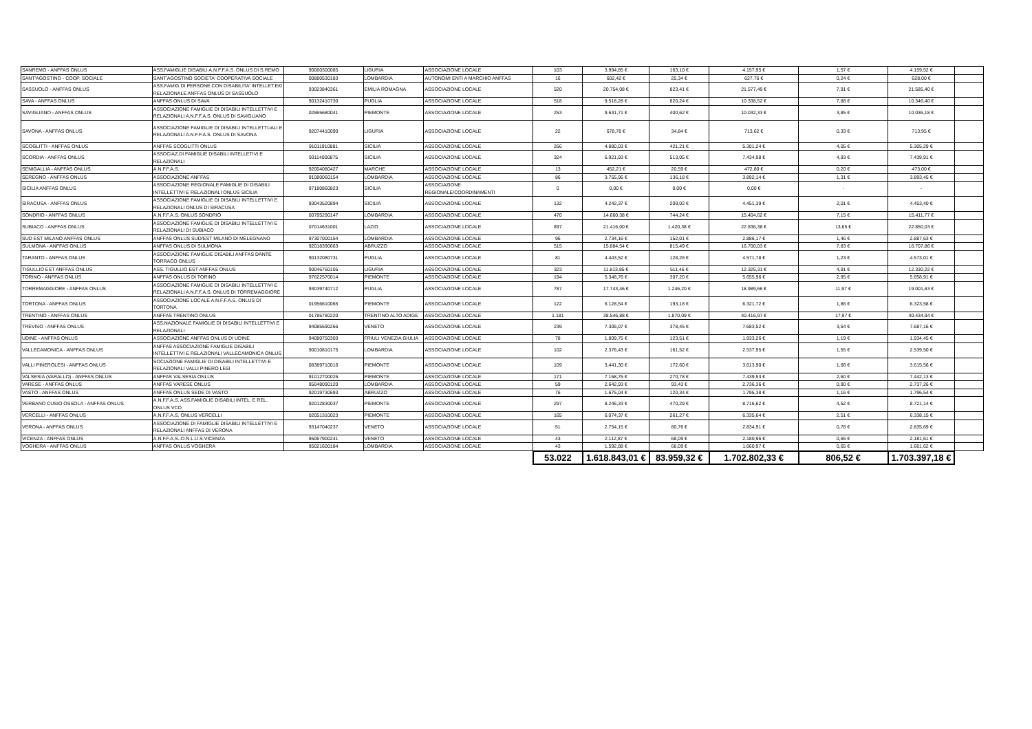| SANREMO - ANFFAS ONLUS | ASS.FAMIGLIE DISABILI A.N.F.F.A.S. ONLUS DI S.REMO | 90060300085 | LIGURIA | ASSOCIAZIONE LOCALE | 103 | 3.994,85 € | 163,10 € | 4.157,95 € | 1,57 € | 4.159,52 € | |
| SANT'AGOSTINO - COOP. SOCIALE | SANT'AGOSTINO SOCIETA' COOPERATIVA SOCIALE | 00880530183 | LOMBARDIA | AUTONOMI ENTI A MARCHIO ANFFAS | 16 | 602,42 € | 25,34 € | 627,76 € | 0,24 € | 628,00 € | |
| SASSUOLO - ANFFAS ONLUS | ASS.FAMIG.DI PERSONE CON DISABILITA' INTELLET.E/0 RELAZIONALE ANFFAS ONLUS DI SASSUOLO | 93023840361 | EMILIA ROMAGNA | ASSOCIAZIONE LOCALE | 520 | 20.754,08 € | 823,41 € | 21.577,49 € | 7,91 € | 21.585,40 € | |
| SAVA - ANFFAS ONLUS | ANFFAS ONLUS DI SAVA | 90132410730 | PUGLIA | ASSOCIAZIONE LOCALE | 518 | 9.518,28 € | 820,24 € | 10.338,52 € | 7,88 € | 10.346,40 € | |
| SAVIGLIANO - ANFFAS ONLUS | ASSOCIAZIONE FAMIGLIE DI DISABILI INTELLETTIVI E RELAZIONALI A.N.F.F.A.S. ONLUS DI SAVIGLIANO | 02865680041 | PIEMONTE | ASSOCIAZIONE LOCALE | 253 | 9.631,71 € | 400,62 € | 10.032,33 € | 3,85 € | 10.036,18 € | |
| SAVONA - ANFFAS ONLUS | ASSOCIAZIONE FAMIGLIE DI DISABILI INTELLETTUALI E RELAZIONALI A.N.F.F.A.S. ONLUS DI SAVONA | 92074410090 | LIGURIA | ASSOCIAZIONE LOCALE | 22 | 678,78 € | 34,84 € | 713,62 € | 0,33 € | 713,95 € | |
| SCOGLITTI - ANFFAS ONLUS | ANFFAS SCOGLITTI ONLUS | 91011910881 | SICILIA | ASSOCIAZIONE LOCALE | 266 | 4.880,03 € | 421,21 € | 5.301,24 € | 4,05 € | 5.305,29 € | |
| SCORDIA - ANFFAS ONLUS | ASSOCIAZ.DI FAMIGLIE DISABILI INTELLETIVI E RELAZIONALI | 93114000875 | SICILIA | ASSOCIAZIONE LOCALE | 324 | 6.921,93 € | 513,05 € | 7.434,98 € | 4,93 € | 7.439,91 € | |
| SENIGALLIA - ANFFAS ONLUS | A.N.F.F.A.S. | 92004080427 | MARCHE | ASSOCIAZIONE LOCALE | 13 | 452,21 € | 20,59 € | 472,80 € | 0,20 € | 473,00 € | |
| SEREGNO - ANFFAS ONLUS | ASSOCIAZIONE ANFFAS | 91080060154 | LOMBARDIA | ASSOCIAZIONE LOCALE | 86 | 3.755,96 € | 136,18 € | 3.892,14 € | 1,31 € | 3.893,45 € | |
| SICILIA ANFFAS ONLUS | ASSOCIAZIONE REGIONALE FAMIGLIE DI DISABILI INTELLETTIVI E RELAZIONALI ONLUS SICILIA | 97180860823 | SICILIA | ASSOCIAZIONE REGIONALE/COORDINAMENTI | 0 | 0,00 € | 0,00 € | 0,00 € | - | - | |
| SIRACUSA - ANFFAS ONLUS | ASSOCIAZIONE FAMIGLIE DI DISABILI INTELLETTIVI E RELAZIONALI ONLUS DI SIRACUSA | 93043520894 | SICILIA | ASSOCIAZIONE LOCALE | 132 | 4.242,37 € | 209,02 € | 4.451,39 € | 2,01 € | 4.453,40 € | |
| SONDRIO - ANFFAS ONLUS | A.N.F.F.A.S. ONLUS SONDRIO | 00795290147 | LOMBARDIA | ASSOCIAZIONE LOCALE | 470 | 14.660,38 € | 744,24 € | 15.404,62 € | 7,15 € | 15.411,77 € | |
| SUBIACO - ANFFAS ONLUS | ASSOCIAZIONE FAMIGLIE DI DISABILI INTELLETTIVI E RELAZIONALI DI SUBIACO | 07014631001 | LAZIO | ASSOCIAZIONE LOCALE | 897 | 21.416,00 € | 1.420,38 € | 22.836,38 € | 13,65 € | 22.850,03 € | |
| SUD EST MILANO ANFFAS ONLUS | ANFFAS ONLUS SUD/EST MILANO DI MELEGNANO | 97307000154 | LOMBARDIA | ASSOCIAZIONE LOCALE | 96 | 2.734,16 € | 152,01 € | 2.886,17 € | 1,46 € | 2.887,63 € | |
| SULMONA - ANFFAS ONLUS | ANFFAS ONLUS DI SULMONA | 92018390663 | ABRUZZO | ASSOCIAZIONE LOCALE | 515 | 15.884,54 € | 815,49 € | 16.700,03 € | 7,83 € | 16.707,86 € | |
| TARANTO - ANFFAS ONLUS | ASSOCIAZIONE FAMIGLIE DISABILI ANFFAS DANTE TORRACO ONLUS | 90132080731 | PUGLIA | ASSOCIAZIONE LOCALE | 81 | 4.443,52 € | 128,26 € | 4.571,78 € | 1,23 € | 4.573,01 € | |
| TIGULLIO EST ANFFAS ONLUS | ASS. TIGULLIO EST ANFFAS ONLUS | 90046760105 | LIGURIA | ASSOCIAZIONE LOCALE | 323 | 11.813,85 € | 511,46 € | 12.325,31 € | 4,91 € | 12.330,22 € | |
| TORINO - ANFFAS ONLUS | ANFFAS ONLUS DI TORINO | 97622570014 | PIEMONTE | ASSOCIAZIONE LOCALE | 194 | 5.348,76 € | 307,20 € | 5.655,96 € | 2,95 € | 5.658,91 € | |
| TORREMAGGIORE - ANFFAS ONLUS | ASSOCIAZIONE FAMIGLIE DI DISABILI INTELLETTIVI E RELAZIONALI A.N.F.F.A.S. ONLUS DI TORREMAGGIORE | 93039740712 | PUGLIA | ASSOCIAZIONE LOCALE | 787 | 17.743,46 € | 1.246,20 € | 18.989,66 € | 11,97 € | 19.001,63 € | |
| TORTONA - ANFFAS ONLUS | ASSOCIAZIONE LOCALE A.N.F.F.A.S. ONLUS DI TORTONA | 01956610065 | PIEMONTE | ASSOCIAZIONE LOCALE | 122 | 6.128,54 € | 193,18 € | 6.321,72 € | 1,86 € | 6.323,58 € | |
| TRENTINO - ANFFAS ONLUS | ANFFAS TRENTINO ONLUS | 01785780220 | TRENTINO ALTO ADIGE | ASSOCIAZIONE LOCALE | 1.181 | 38.546,88 € | 1.870,09 € | 40.416,97 € | 17,97 € | 40.434,94 € | |
| TREVISO - ANFFAS ONLUS | ASS.NAZIONALE FAMIGLIE DI DISABILI INTELLETTIVI E RELAZIONALI | 94085590266 | VENETO | ASSOCIAZIONE LOCALE | 239 | 7.305,07 € | 378,45 € | 7.683,52 € | 3,64 € | 7.687,16 € | |
| UDINE - ANFFAS ONLUS | ASSOCIAZIONE ANFFAS ONLUS DI UDINE | 94080750303 | FRIULI VENEZIA GIULIA | ASSOCIAZIONE LOCALE | 78 | 1.809,75 € | 123,51 € | 1.933,26 € | 1,19 € | 1.934,45 € | |
| VALLECAMONICA - ANFFAS ONLUS | ANFFAS ASSOCIAZIONE FAMIGLIE DISABILI INTELLETTIVI E RELAZIONALI VALLECAMONICA ONLUS | 90010810175 | LOMBARDIA | ASSOCIAZIONE LOCALE | 102 | 2.376,43 € | 161,52 € | 2.537,95 € | 1,55 € | 2.539,50 € | |
| VALLI PINEROLESI - ANFFAS ONLUS | SOCIAZIONE FAMIGLIE DI DISABILI INTELLETTIVI E RELAZIONALI VALLI PINERO LESI | 08389710016 | PIEMONTE | ASSOCIAZIONE LOCALE | 109 | 3.441,30 € | 172,60 € | 3.613,90 € | 1,66 € | 3.615,56 € | |
| VALSESIA (VARALLO) - ANFFAS ONLUS | ANFFAS VALSESIA ONLUS | 91012700026 | PIEMONTE | ASSOCIAZIONE LOCALE | 171 | 7.168,75 € | 270,78 € | 7.439,53 € | 2,60 € | 7.442,13 € | |
| VARESE - ANFFAS ONLUS | ANFFAS VARESE ONLUS | 95048090120 | LOMBARDIA | ASSOCIAZIONE LOCALE | 59 | 2.642,93 € | 93,43 € | 2.736,36 € | 0,90 € | 2.737,26 € | |
| VASTO - ANFFAS ONLUS | ANFFAS ONLUS SEDE DI VASTO | 92019730693 | ABRUZZO | ASSOCIAZIONE LOCALE | 76 | 1.675,04 € | 120,34 € | 1.795,38 € | 1,16 € | 1.796,54 € | |
| VERBANO CUSIO OSSOLA - ANFFAS ONLUS | A.N.F.F.A.S. ASS.FAMIGLIE DISABILI INTEL. E REL. ONLUS VCO | 92012830037 | PIEMONTE | ASSOCIAZIONE LOCALE | 297 | 8.246,33 € | 470,29 € | 8.716,62 € | 4,52 € | 8.721,14 € | |
| VERCELLI - ANFFAS ONLUS | A.N.F.F.A.S. ONLUS VERCELLI | 02051310023 | PIEMONTE | ASSOCIAZIONE LOCALE | 165 | 6.074,37 € | 261,27 € | 6.335,64 € | 2,51 € | 6.338,15 € | |
| VERONA - ANFFAS ONLUS | ASSOCIAZIONE DI FAMIGLIE DISABILI INTELLETTIVI E RELAZIONALI ANFFAS DI VERONA | 93147040237 | VENETO | ASSOCIAZIONE LOCALE | 51 | 2.754,15 € | 80,76 € | 2.834,91 € | 0,78 € | 2.835,69 € | |
| VICENZA - ANFFAS ONLUS | A.N.F.F.A.S.-O.N.L.U.S.VICENZA | 95067900241 | VENETO | ASSOCIAZIONE LOCALE | 43 | 2.112,87 € | 68,09 € | 2.180,96 € | 0,65 € | 2.181,61 € | |
| VOGHERA - ANFFAS ONLUS | ANFFAS ONLUS VOGHERA | 95021600184 | LOMBARDIA | ASSOCIAZIONE LOCALE | 43 | 1.592,88 € | 68,09 € | 1.660,97 € | 0,65 € | 1.661,62 € | |
| | | | | | 53.022 | 1.618.843,01 € | 83.959,32 € | 1.702.802,33 € | 806,52 € | 1.703.397,18 € | |